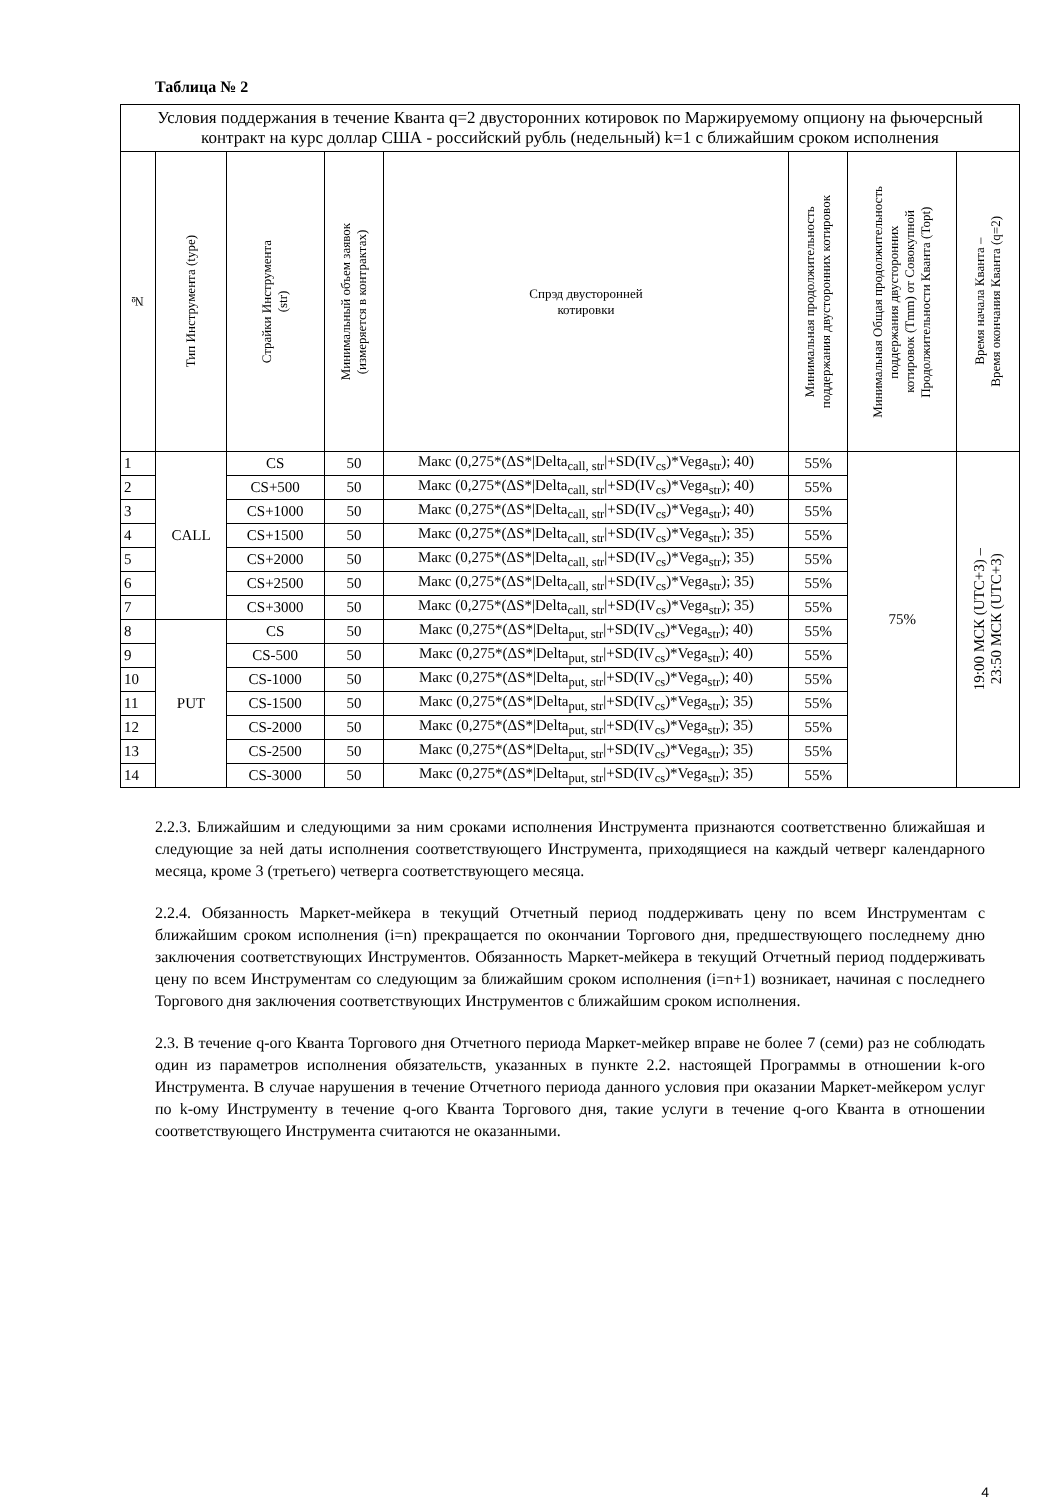Таблица № 2
| Условия поддержания в течение Кванта q=2 двусторонних котировок по Маржируемому опциону на фьючерсный контракт на курс доллар США - российский рубль (недельный) k=1 с ближайшим сроком исполнения | | | | | | | |
| --- | --- | --- | --- | --- | --- | --- | --- |
| № | Тип Инструмента (type) | Страйки Инструмента (str) | Минимальный объем заявок (измеряется в контрактах) | Спрэд двусторонней котировки | Минимальная продолжительность поддержания двусторонних котировок | Минимальная Общая продолжительность поддержания двусторонних котировок (Tmm) от Совокупной Продолжительности Кванта (Topt) | Время начала Кванта – Время окончания Кванта (q=2) |
| 1 | CALL | CS | 50 | Макс (0,275*(ΔS*/Delta<sub>call, str</sub>/+SD(IV<sub>cs</sub>)*Vega<sub>str</sub>); 40) | 55% | 75% | 19:00 МСК (UTC+3) – 23:50 МСК (UTC+3) |
| 2 | | CS+500 | 50 | Макс (0,275*(ΔS*/Delta<sub>call, str</sub>/+SD(IV<sub>cs</sub>)*Vega<sub>str</sub>); 40) | 55% | | |
| 3 | | CS+1000 | 50 | Макс (0,275*(ΔS*/Delta<sub>call, str</sub>/+SD(IV<sub>cs</sub>)*Vega<sub>str</sub>); 40) | 55% | | |
| 4 | | CS+1500 | 50 | Макс (0,275*(ΔS*/Delta<sub>call, str</sub>/+SD(IV<sub>cs</sub>)*Vega<sub>str</sub>); 35) | 55% | | |
| 5 | | CS+2000 | 50 | Макс (0,275*(ΔS*/Delta<sub>call, str</sub>/+SD(IV<sub>cs</sub>)*Vega<sub>str</sub>); 35) | 55% | | |
| 6 | | CS+2500 | 50 | Макс (0,275*(ΔS*/Delta<sub>call, str</sub>/+SD(IV<sub>cs</sub>)*Vega<sub>str</sub>); 35) | 55% | | |
| 7 | | CS+3000 | 50 | Макс (0,275*(ΔS*/Delta<sub>call, str</sub>/+SD(IV<sub>cs</sub>)*Vega<sub>str</sub>); 35) | 55% | | |
| 8 | PUT | CS | 50 | Макс (0,275*(ΔS*/Delta<sub>put, str</sub>/+SD(IV<sub>cs</sub>)*Vega<sub>str</sub>); 40) | 55% | | |
| 9 | | CS-500 | 50 | Макс (0,275*(ΔS*/Delta<sub>put, str</sub>/+SD(IV<sub>cs</sub>)*Vega<sub>str</sub>); 40) | 55% | | |
| 10 | | CS-1000 | 50 | Макс (0,275*(ΔS*/Delta<sub>put, str</sub>/+SD(IV<sub>cs</sub>)*Vega<sub>str</sub>); 40) | 55% | | |
| 11 | | CS-1500 | 50 | Макс (0,275*(ΔS*/Delta<sub>put, str</sub>/+SD(IV<sub>cs</sub>)*Vega<sub>str</sub>); 35) | 55% | | |
| 12 | | CS-2000 | 50 | Макс (0,275*(ΔS*/Delta<sub>put, str</sub>/+SD(IV<sub>cs</sub>)*Vega<sub>str</sub>); 35) | 55% | | |
| 13 | | CS-2500 | 50 | Макс (0,275*(ΔS*/Delta<sub>put, str</sub>/+SD(IV<sub>cs</sub>)*Vega<sub>str</sub>); 35) | 55% | | |
| 14 | | CS-3000 | 50 | Макс (0,275*(ΔS*/Delta<sub>put, str</sub>/+SD(IV<sub>cs</sub>)*Vega<sub>str</sub>); 35) | 55% | | |
2.2.3. Ближайшим и следующими за ним сроками исполнения Инструмента признаются соответственно ближайшая и следующие за ней даты исполнения соответствующего Инструмента, приходящиеся на каждый четверг календарного месяца, кроме 3 (третьего) четверга соответствующего месяца.
2.2.4. Обязанность Маркет-мейкера в текущий Отчетный период поддерживать цену по всем Инструментам с ближайшим сроком исполнения (i=n) прекращается по окончании Торгового дня, предшествующего последнему дню заключения соответствующих Инструментов. Обязанность Маркет-мейкера в текущий Отчетный период поддерживать цену по всем Инструментам со следующим за ближайшим сроком исполнения (i=n+1) возникает, начиная с последнего Торгового дня заключения соответствующих Инструментов с ближайшим сроком исполнения.
2.3. В течение q-ого Кванта Торгового дня Отчетного периода Маркет-мейкер вправе не более 7 (семи) раз не соблюдать один из параметров исполнения обязательств, указанных в пункте 2.2. настоящей Программы в отношении k-ого Инструмента. В случае нарушения в течение Отчетного периода данного условия при оказании Маркет-мейкером услуг по k-ому Инструменту в течение q-ого Кванта Торгового дня, такие услуги в течение q-ого Кванта в отношении соответствующего Инструмента считаются не оказанными.
4